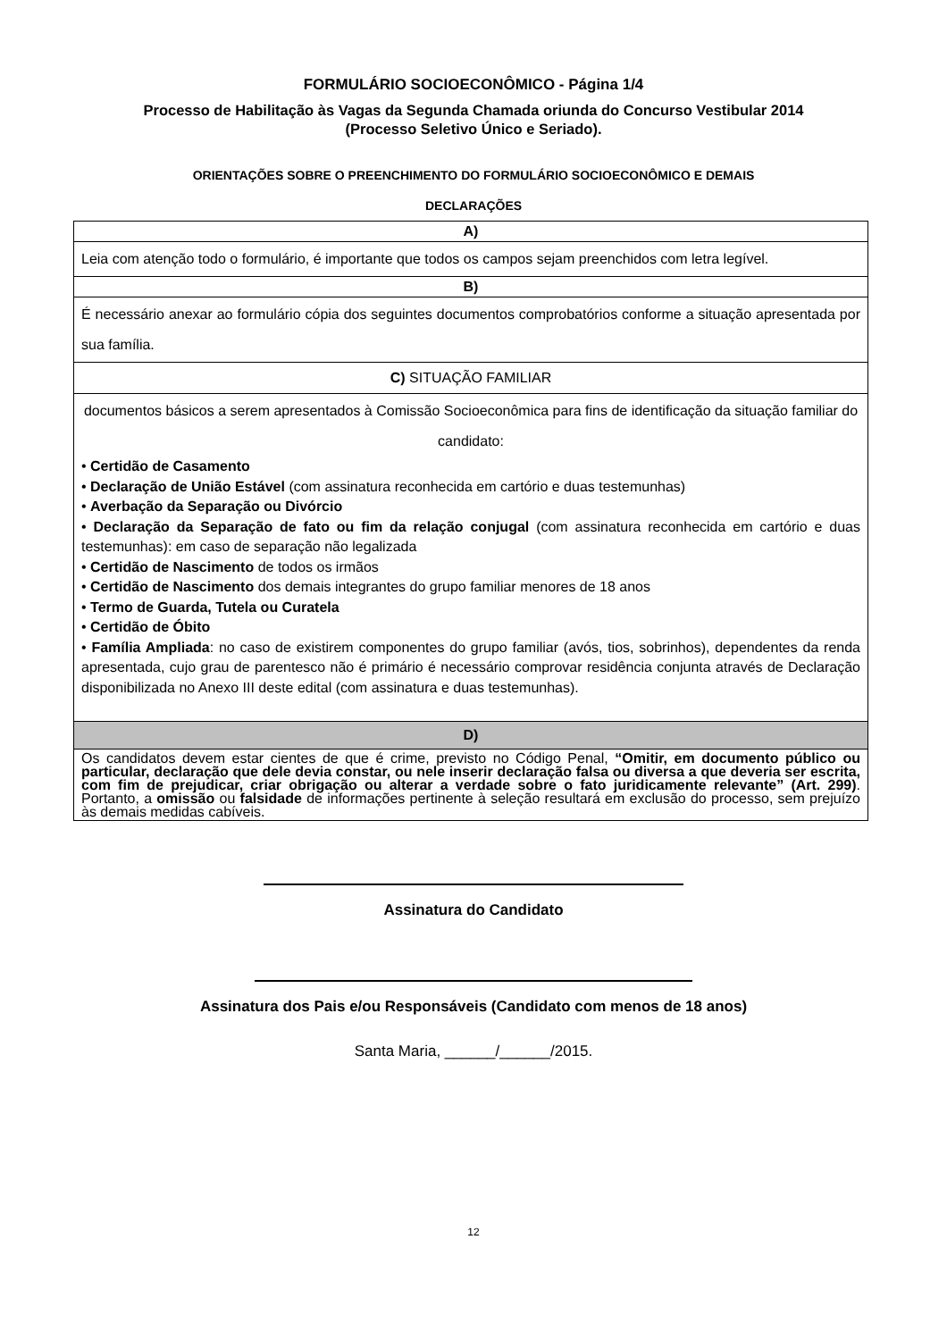FORMULÁRIO SOCIOECONÔMICO - Página 1/4
Processo de Habilitação às Vagas da Segunda Chamada oriunda do Concurso Vestibular 2014
(Processo Seletivo Único e Seriado).
ORIENTAÇÕES SOBRE O PREENCHIMENTO DO FORMULÁRIO SOCIOECONÔMICO E DEMAIS
DECLARAÇÕES
| A) |
| Leia com atenção todo o formulário, é importante que todos os campos sejam preenchidos com letra legível. |
| B) |
| É necessário anexar ao formulário cópia dos seguintes documentos comprobatórios conforme a situação apresentada por sua família. |
| C) SITUAÇÃO FAMILIAR |
| documentos básicos a serem apresentados à Comissão Socioeconômica para fins de identificação da situação familiar do candidato: • Certidão de Casamento • Declaração de União Estável (com assinatura reconhecida em cartório e duas testemunhas) • Averbação da Separação ou Divórcio • Declaração da Separação de fato ou fim da relação conjugal (com assinatura reconhecida em cartório e duas testemunhas): em caso de separação não legalizada • Certidão de Nascimento de todos os irmãos • Certidão de Nascimento dos demais integrantes do grupo familiar menores de 18 anos • Termo de Guarda, Tutela ou Curatela • Certidão de Óbito • Família Ampliada : no caso de existirem componentes do grupo familiar (avós, tios, sobrinhos), dependentes da renda apresentada, cujo grau de parentesco não é primário é necessário comprovar residência conjunta através de Declaração disponibilizada no Anexo III deste edital (com assinatura e duas testemunhas). |
| D) |
| Os candidatos devem estar cientes de que é crime, previsto no Código Penal, “Omitir, em documento público ou particular, declaração que dele devia constar, ou nele inserir declaração falsa ou diversa a que deveria ser escrita, com fim de prejudicar, criar obrigação ou alterar a verdade sobre o fato juridicamente relevante” (Art. 299) . Portanto, a omissão ou falsidade de informações pertinente à seleção resultará em exclusão do processo, sem prejuízo às demais medidas cabíveis. |
Assinatura do Candidato
Assinatura dos Pais e/ou Responsáveis (Candidato com menos de 18 anos)
Santa Maria, ______/______/2015.
12